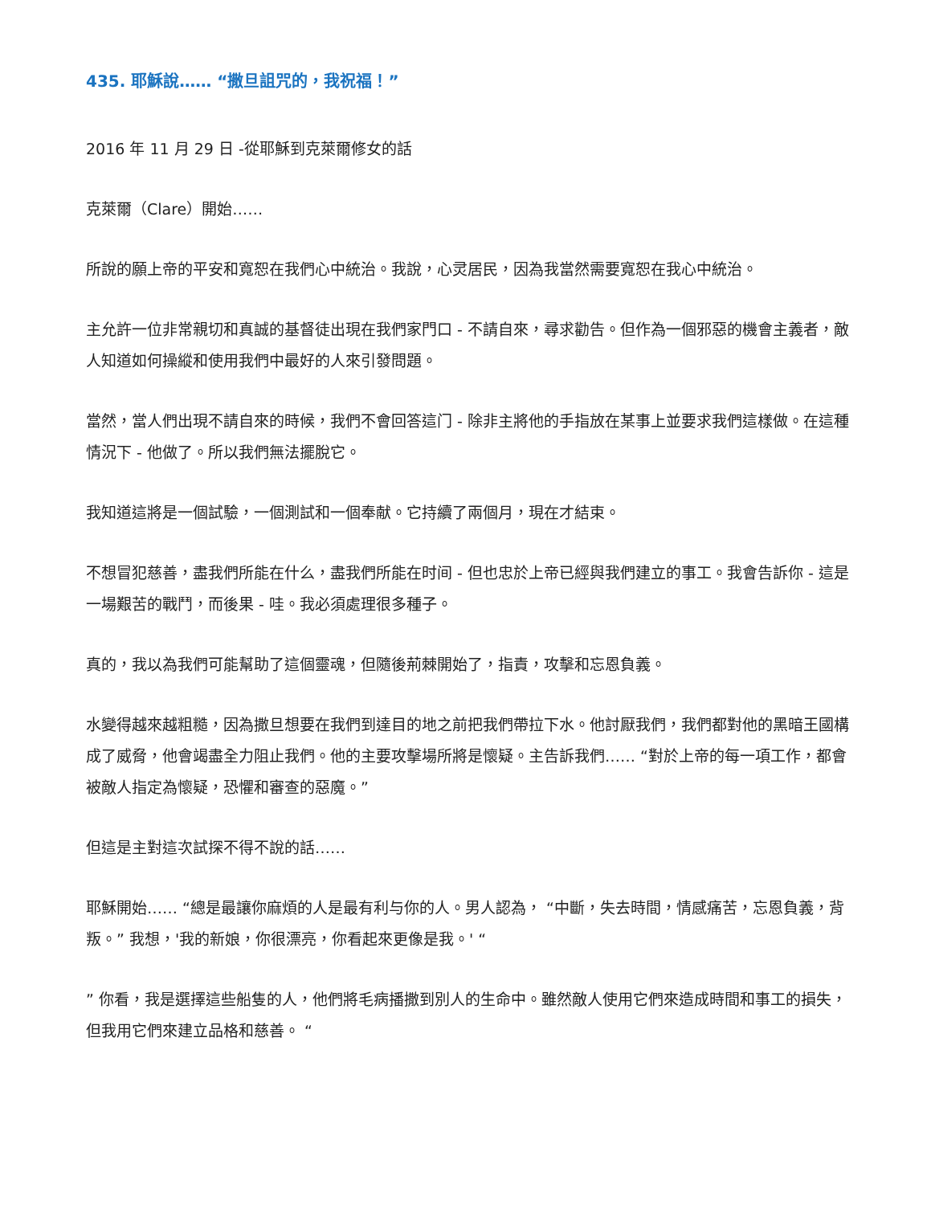435. 耶穌說…… “撒旦詛咒的，我祝福！”
2016 年 11 月 29 日 -從耶穌到克萊爾修女的話
克萊爾（Clare）開始……
所說的願上帝的平安和寬恕在我們心中統治。我說，心灵居民，因為我當然需要寬恕在我心中統治。
主允許一位非常親切和真誠的基督徒出現在我們家門口 - 不請自來，尋求勸告。但作為一個邪惡的機會主義者，敵人知道如何操縱和使用我們中最好的人來引發問題。
當然，當人們出現不請自來的時候，我們不會回答這门 - 除非主將他的手指放在某事上並要求我們這樣做。在這種情況下 - 他做了。所以我們無法擺脫它。
我知道這將是一個試驗，一個測試和一個奉献。它持續了兩個月，現在才結束。
不想冒犯慈善，盡我們所能在什么，盡我們所能在时间 - 但也忠於上帝已經與我們建立的事工。我會告訴你 - 這是一場艱苦的戰鬥，而後果 - 哇。我必須處理很多種子。
真的，我以為我們可能幫助了這個靈魂，但隨後荊棘開始了，指責，攻擊和忘恩負義。
水變得越來越粗糙，因為撒旦想要在我們到達目的地之前把我們帶拉下水。他討厭我們，我們都對他的黑暗王國構成了威脅，他會竭盡全力阻止我們。他的主要攻擊場所將是懷疑。主告訴我們…… “對於上帝的每一項工作，都會被敵人指定為懷疑，恐懼和審查的惡魔。”
但這是主對這次試探不得不說的話……
耶穌開始…… “總是最讓你麻煩的人是最有利与你的人。男人認為， “中斷，失去時間，情感痛苦，忘恩負義，背叛。” 我想，'我的新娘，你很漂亮，你看起來更像是我。' “
” 你看，我是選擇這些船隻的人，他們將毛病播撒到別人的生命中。雖然敵人使用它們來造成時間和事工的損失，但我用它們來建立品格和慈善。 “